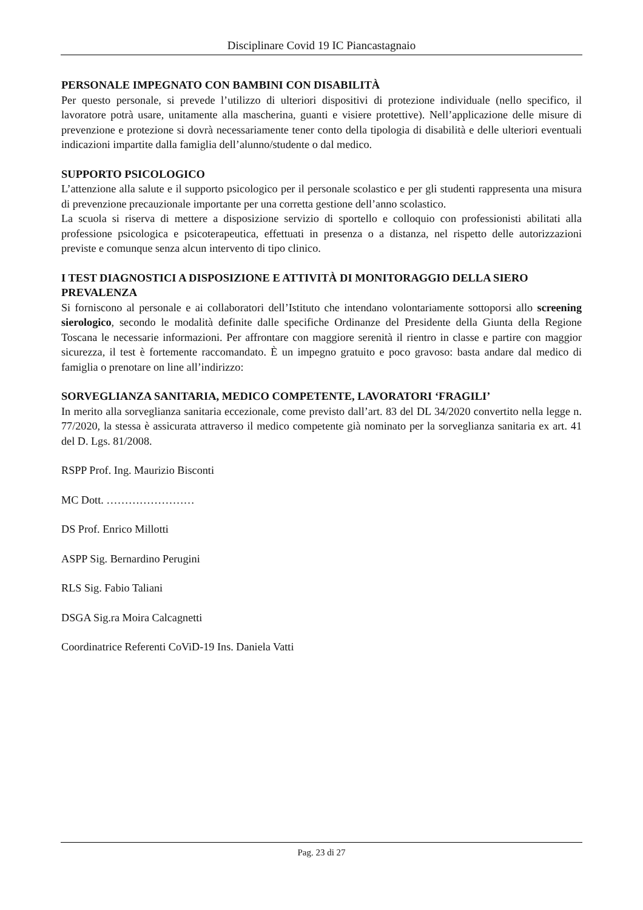Disciplinare Covid 19 IC Piancastagnaio
PERSONALE IMPEGNATO CON BAMBINI CON DISABILITÀ
Per questo personale, si prevede l’utilizzo di ulteriori dispositivi di protezione individuale (nello specifico, il lavoratore potrà usare, unitamente alla mascherina, guanti e visiere protettive). Nell’applicazione delle misure di prevenzione e protezione si dovrà necessariamente tener conto della tipologia di disabilità e delle ulteriori eventuali indicazioni impartite dalla famiglia dell’alunno/studente o dal medico.
SUPPORTO PSICOLOGICO
L’attenzione alla salute e il supporto psicologico per il personale scolastico e per gli studenti rappresenta una misura di prevenzione precauzionale importante per una corretta gestione dell’anno scolastico.
La scuola si riserva di mettere a disposizione servizio di sportello e colloquio con professionisti abilitati alla professione psicologica e psicoterapeutica, effettuati in presenza o a distanza, nel rispetto delle autorizzazioni previste e comunque senza alcun intervento di tipo clinico.
I TEST DIAGNOSTICI A DISPOSIZIONE E ATTIVITÀ DI MONITORAGGIO DELLA SIERO PREVALENZA
Si forniscono al personale e ai collaboratori dell’Istituto che intendano volontariamente sottoporsi allo screening sierologico, secondo le modalità definite dalle specifiche Ordinanze del Presidente della Giunta della Regione Toscana le necessarie informazioni. Per affrontare con maggiore serenità il rientro in classe e partire con maggior sicurezza, il test è fortemente raccomandato. È un impegno gratuito e poco gravoso: basta andare dal medico di famiglia o prenotare on line all’indirizzo:
SORVEGLIANZA SANITARIA, MEDICO COMPETENTE, LAVORATORI ‘FRAGILI’
In merito alla sorveglianza sanitaria eccezionale, come previsto dall’art. 83 del DL 34/2020 convertito nella legge n. 77/2020, la stessa è assicurata attraverso il medico competente già nominato per la sorveglianza sanitaria ex art. 41 del D. Lgs. 81/2008.
RSPP Prof. Ing. Maurizio Bisconti
MC Dott. ……………………
DS Prof. Enrico Millotti
ASPP Sig. Bernardino Perugini
RLS Sig. Fabio Taliani
DSGA Sig.ra Moira Calcagnetti
Coordinatrice Referenti CoViD-19 Ins. Daniela Vatti
Pag. 23 di 27